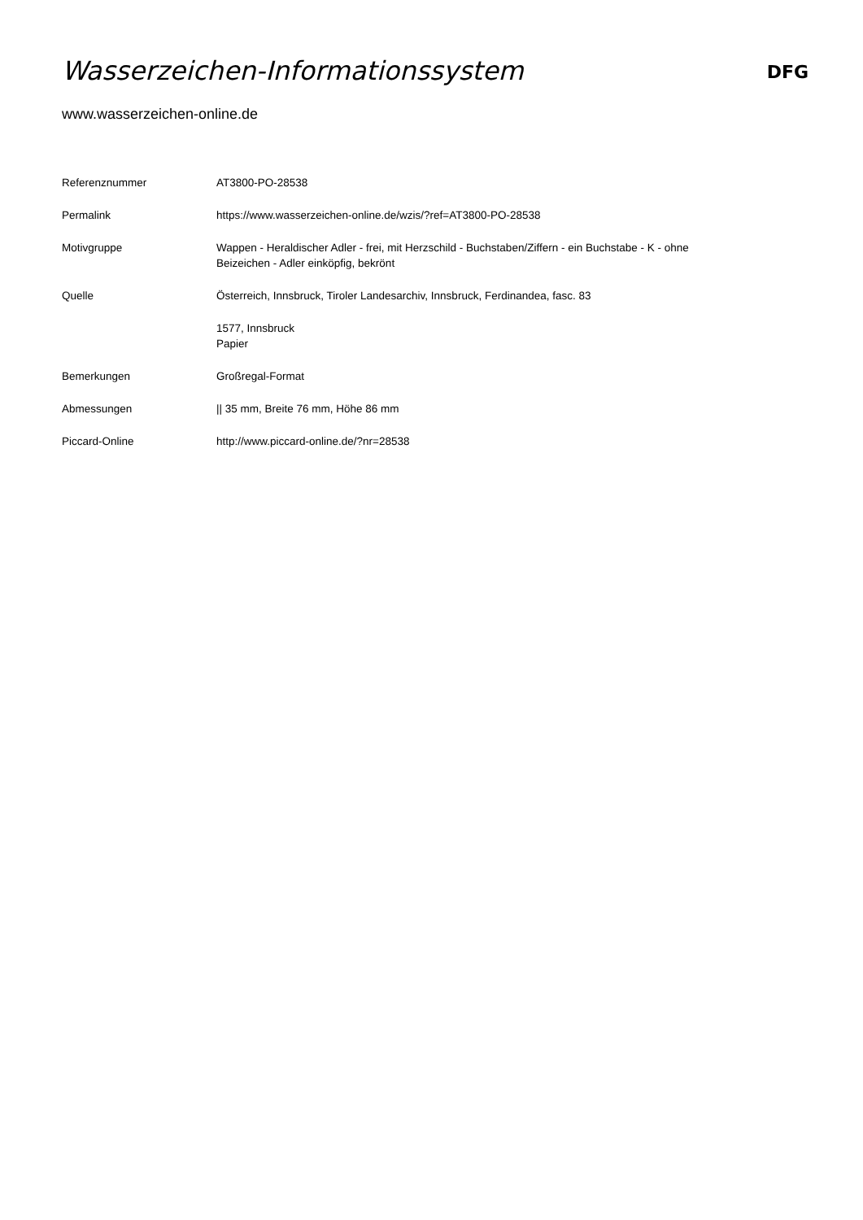Wasserzeichen-Informationssystem
DFG
www.wasserzeichen-online.de
| Referenznummer | AT3800-PO-28538 |
| Permalink | https://www.wasserzeichen-online.de/wzis/?ref=AT3800-PO-28538 |
| Motivgruppe | Wappen - Heraldischer Adler - frei, mit Herzschild - Buchstaben/Ziffern - ein Buchstabe - K - ohne Beizeichen - Adler einköpfig, bekrönt |
| Quelle | Österreich, Innsbruck, Tiroler Landesarchiv, Innsbruck, Ferdinandea, fasc. 83 |
| | 1577, Innsbruck Papier |
| Bemerkungen | Großregal-Format |
| Abmessungen | // 35 mm, Breite 76 mm, Höhe 86 mm |
| Piccard-Online | http://www.piccard-online.de/?nr=28538 |